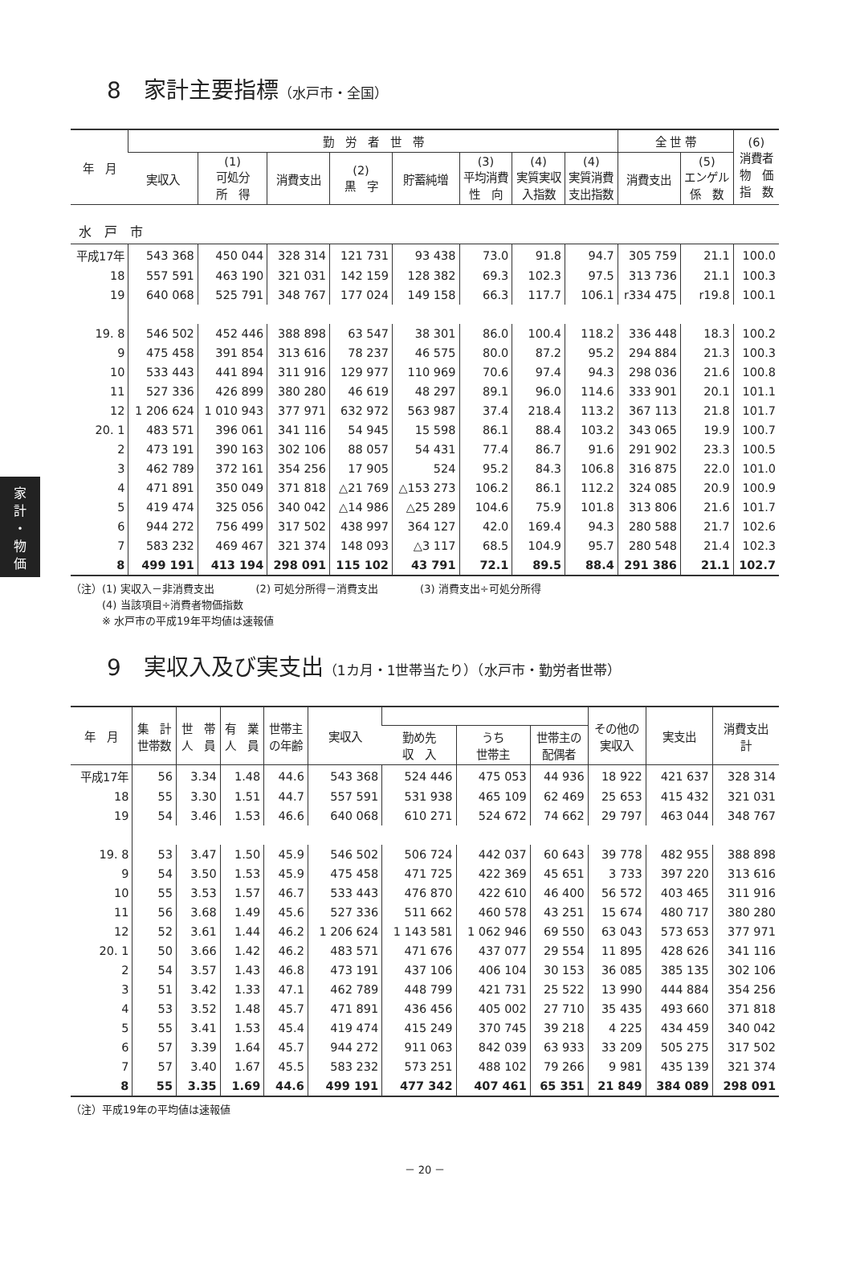家
計
・
物
価
8　家計主要指標（水戸市・全国）
| 年 月 | 勤 労 者 世 帯 | | | | | | | | 全 世 帯 | | (6) 消費者 物 価 指 数 |
| --- | --- | --- | --- | --- | --- | --- | --- | --- | --- | --- | --- |
| | 実収入 | (1) 可処分 所 得 | 消費支出 | (2) 黒 字 | 貯蓄純増 | (3) 平均消費 性 向 | (4) 実質実収 入指数 | (4) 実質消費 支出指数 | 消費支出 | (5) エンゲル 係 数 | |
| 水 戸 市 | | | | | | | | | | | |
| 平成17年 | 543 368 | 450 044 | 328 314 | 121 731 | 93 438 | 73.0 | 91.8 | 94.7 | 305 759 | 21.1 | 100.0 |
| 18 | 557 591 | 463 190 | 321 031 | 142 159 | 128 382 | 69.3 | 102.3 | 97.5 | 313 736 | 21.1 | 100.3 |
| 19 | 640 068 | 525 791 | 348 767 | 177 024 | 149 158 | 66.3 | 117.7 | 106.1 | r334 475 | r19.8 | 100.1 |
| 19. 8 | 546 502 | 452 446 | 388 898 | 63 547 | 38 301 | 86.0 | 100.4 | 118.2 | 336 448 | 18.3 | 100.2 |
| 9 | 475 458 | 391 854 | 313 616 | 78 237 | 46 575 | 80.0 | 87.2 | 95.2 | 294 884 | 21.3 | 100.3 |
| 10 | 533 443 | 441 894 | 311 916 | 129 977 | 110 969 | 70.6 | 97.4 | 94.3 | 298 036 | 21.6 | 100.8 |
| 11 | 527 336 | 426 899 | 380 280 | 46 619 | 48 297 | 89.1 | 96.0 | 114.6 | 333 901 | 20.1 | 101.1 |
| 12 | 1 206 624 | 1 010 943 | 377 971 | 632 972 | 563 987 | 37.4 | 218.4 | 113.2 | 367 113 | 21.8 | 101.7 |
| 20. 1 | 483 571 | 396 061 | 341 116 | 54 945 | 15 598 | 86.1 | 88.4 | 103.2 | 343 065 | 19.9 | 100.7 |
| 2 | 473 191 | 390 163 | 302 106 | 88 057 | 54 431 | 77.4 | 86.7 | 91.6 | 291 902 | 23.3 | 100.5 |
| 3 | 462 789 | 372 161 | 354 256 | 17 905 | 524 | 95.2 | 84.3 | 106.8 | 316 875 | 22.0 | 101.0 |
| 4 | 471 891 | 350 049 | 371 818 | △21 769 | △153 273 | 106.2 | 86.1 | 112.2 | 324 085 | 20.9 | 100.9 |
| 5 | 419 474 | 325 056 | 340 042 | △14 986 | △25 289 | 104.6 | 75.9 | 101.8 | 313 806 | 21.6 | 101.7 |
| 6 | 944 272 | 756 499 | 317 502 | 438 997 | 364 127 | 42.0 | 169.4 | 94.3 | 280 588 | 21.7 | 102.6 |
| 7 | 583 232 | 469 467 | 321 374 | 148 093 | △3 117 | 68.5 | 104.9 | 95.7 | 280 548 | 21.4 | 102.3 |
| 8 | 499 191 | 413 194 | 298 091 | 115 102 | 43 791 | 72.1 | 89.5 | 88.4 | 291 386 | 21.1 | 102.7 |
（注）(1) 実収入－非消費支出　　　　(2) 可処分所得－消費支出　　　　(3) 消費支出÷可処分所得
　　　(4) 当該項目÷消費者物価指数
　　　※ 水戸市の平成19年平均値は速報値
9　実収入及び実支出（1カ月・1世帯当たり）（水戸市・勤労者世帯）
| 年 月 | 集 計 世帯数 | 世 帯 人 員 | 有 業 人 員 | 世帯主 の年齢 | 実収入 | | | | その他の 実収入 | 実支出 | 消費支出 計 |
| --- | --- | --- | --- | --- | --- | --- | --- | --- | --- | --- | --- |
| | | | | | | 勤め先 収 入 | うち 世帯主 | 世帯主の 配偶者 | | | |
| 平成17年 | 56 | 3.34 | 1.48 | 44.6 | 543 368 | 524 446 | 475 053 | 44 936 | 18 922 | 421 637 | 328 314 |
| 18 | 55 | 3.30 | 1.51 | 44.7 | 557 591 | 531 938 | 465 109 | 62 469 | 25 653 | 415 432 | 321 031 |
| 19 | 54 | 3.46 | 1.53 | 46.6 | 640 068 | 610 271 | 524 672 | 74 662 | 29 797 | 463 044 | 348 767 |
| 19. 8 | 53 | 3.47 | 1.50 | 45.9 | 546 502 | 506 724 | 442 037 | 60 643 | 39 778 | 482 955 | 388 898 |
| 9 | 54 | 3.50 | 1.53 | 45.9 | 475 458 | 471 725 | 422 369 | 45 651 | 3 733 | 397 220 | 313 616 |
| 10 | 55 | 3.53 | 1.57 | 46.7 | 533 443 | 476 870 | 422 610 | 46 400 | 56 572 | 403 465 | 311 916 |
| 11 | 56 | 3.68 | 1.49 | 45.6 | 527 336 | 511 662 | 460 578 | 43 251 | 15 674 | 480 717 | 380 280 |
| 12 | 52 | 3.61 | 1.44 | 46.2 | 1 206 624 | 1 143 581 | 1 062 946 | 69 550 | 63 043 | 573 653 | 377 971 |
| 20. 1 | 50 | 3.66 | 1.42 | 46.2 | 483 571 | 471 676 | 437 077 | 29 554 | 11 895 | 428 626 | 341 116 |
| 2 | 54 | 3.57 | 1.43 | 46.8 | 473 191 | 437 106 | 406 104 | 30 153 | 36 085 | 385 135 | 302 106 |
| 3 | 51 | 3.42 | 1.33 | 47.1 | 462 789 | 448 799 | 421 731 | 25 522 | 13 990 | 444 884 | 354 256 |
| 4 | 53 | 3.52 | 1.48 | 45.7 | 471 891 | 436 456 | 405 002 | 27 710 | 35 435 | 493 660 | 371 818 |
| 5 | 55 | 3.41 | 1.53 | 45.4 | 419 474 | 415 249 | 370 745 | 39 218 | 4 225 | 434 459 | 340 042 |
| 6 | 57 | 3.39 | 1.64 | 45.7 | 944 272 | 911 063 | 842 039 | 63 933 | 33 209 | 505 275 | 317 502 |
| 7 | 57 | 3.40 | 1.67 | 45.5 | 583 232 | 573 251 | 488 102 | 79 266 | 9 981 | 435 139 | 321 374 |
| 8 | 55 | 3.35 | 1.69 | 44.6 | 499 191 | 477 342 | 407 461 | 65 351 | 21 849 | 384 089 | 298 091 |
（注）平成19年の平均値は速報値
－ 20 －